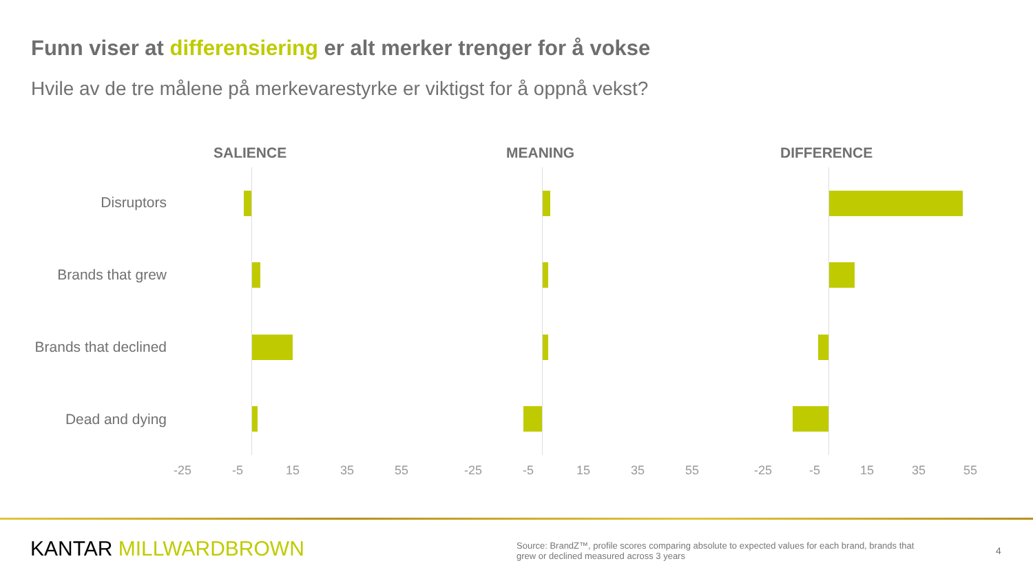Funn viser at differensiering er alt merker trenger for å vokse
Hvile av de tre målene på merkevarestyrke er viktigst for å oppnå vekst?
Disruptors
Brands that grew
Brands that declined
Dead and dying
SALIENCE MEANING DIFFERENCE
-25 -5 15 35 55 -25 -5 15 35 55 -25 -5 15 35 55
KANTAR MILLWARDBROWN
Source: BrandZ™, profile scores comparing absolute to expected values for each brand, brands that grew or declined measured across 3 years
4